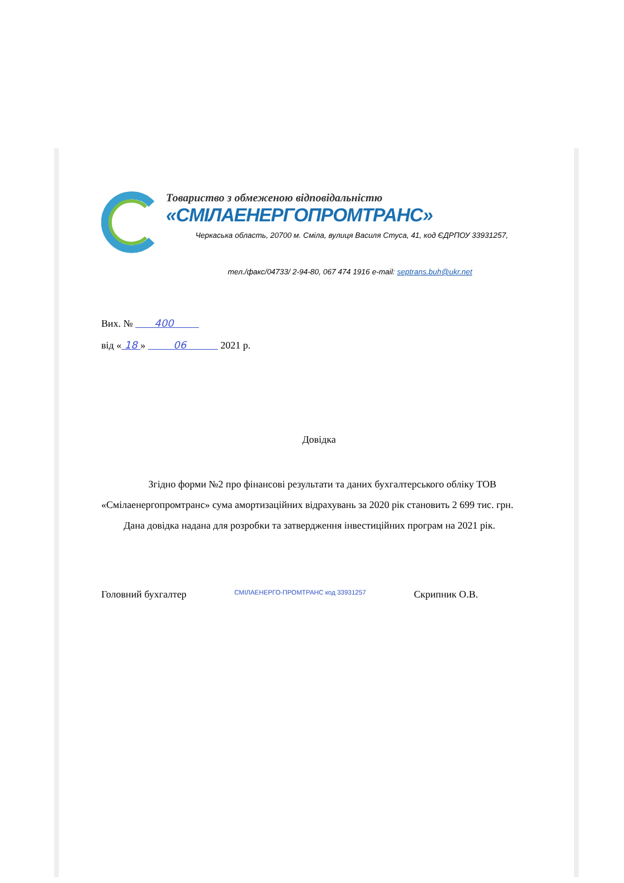Товариство з обмеженою відповідальністю
«СМІЛАЕНЕРГОПРОМТРАНС»
Черкаська область, 20700 м. Сміла, вулиця Василя Стуса, 41, код ЄДРПОУ 33931257,
тел./факс/04733/ 2-94-80, 067 474 1916 e-mail: septrans.buh@ukr.net
Вих. № 400
від « 18 » 06 2021 р.
Довідка
Згідно форми №2 про фінансові результати та даних бухгалтерського обліку ТОВ «Смілаенергопромтранс» сума амортизаційних відрахувань за 2020 рік становить 2 699 тис. грн.
Дана довідка надана для розробки та затвердження інвестиційних програм на 2021 рік.
Головний бухгалтер СМІЛАЕНЕРГО-ПРОМТРАНС код 33931257 Скрипник О.В.